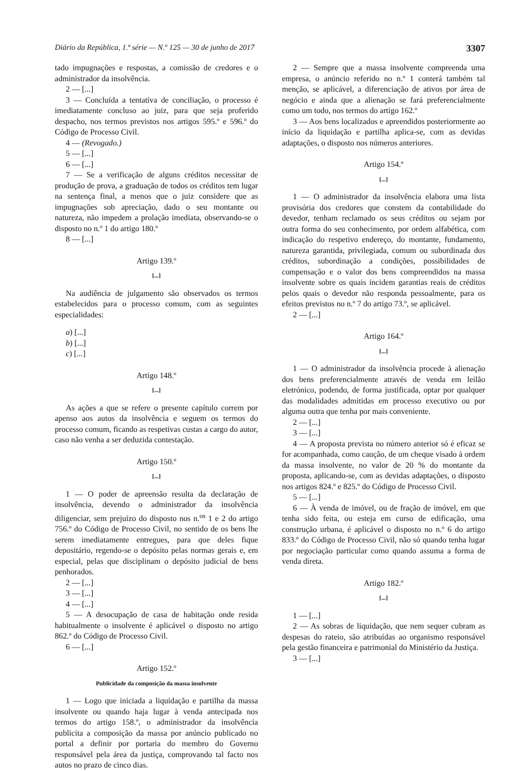Diário da República, 1.ª série — N.º 125 — 30 de junho de 2017 3307
tado impugnações e respostas, a comissão de credores e o administrador da insolvência.
2 — [...]
3 — Concluída a tentativa de conciliação, o processo é imediatamente concluso ao juiz, para que seja proferido despacho, nos termos previstos nos artigos 595.º e 596.º do Código de Processo Civil.
4 — (Revogado.)
5 — [...]
6 — [...]
7 — Se a verificação de alguns créditos necessitar de produção de prova, a graduação de todos os créditos tem lugar na sentença final, a menos que o juiz considere que as impugnações sob apreciação, dado o seu montante ou natureza, não impedem a prolação imediata, observando-se o disposto no n.º 1 do artigo 180.º
8 — [...]
Artigo 139.º
[...]
Na audiência de julgamento são observados os termos estabelecidos para o processo comum, com as seguintes especialidades:
a) [...]
b) [...]
c) [...]
Artigo 148.º
[...]
As ações a que se refere o presente capítulo correm por apenso aos autos da insolvência e seguem os termos do processo comum, ficando as respetivas custas a cargo do autor, caso não venha a ser deduzida contestação.
Artigo 150.º
[...]
1 — O poder de apreensão resulta da declaração de insolvência, devendo o administrador da insolvência diligenciar, sem prejuízo do disposto nos n.<sup>os</sup> 1 e 2 do artigo 756.º do Código de Processo Civil, no sentido de os bens lhe serem imediatamente entregues, para que deles fique depositário, regendo-se o depósito pelas normas gerais e, em especial, pelas que disciplinam o depósito judicial de bens penhorados.
2 — [...]
3 — [...]
4 — [...]
5 — A desocupação de casa de habitação onde resida habitualmente o insolvente é aplicável o disposto no artigo 862.º do Código de Processo Civil.
6 — [...]
Artigo 152.º
Publicidade da composição da massa insolvente
1 — Logo que iniciada a liquidação e partilha da massa insolvente ou quando haja lugar à venda antecipada nos termos do artigo 158.º, o administrador da insolvência publicita a composição da massa por anúncio publicado no portal a definir por portaria do membro do Governo responsável pela área da justiça, comprovando tal facto nos autos no prazo de cinco dias.
2 — Sempre que a massa insolvente compreenda uma empresa, o anúncio referido no n.º 1 conterá também tal menção, se aplicável, a diferenciação de ativos por área de negócio e ainda que a alienação se fará preferencialmente como um todo, nos termos do artigo 162.º
3 — Aos bens localizados e apreendidos posteriormente ao início da liquidação e partilha aplica-se, com as devidas adaptações, o disposto nos números anteriores.
Artigo 154.º
[...]
1 — O administrador da insolvência elabora uma lista provisória dos credores que constem da contabilidade do devedor, tenham reclamado os seus créditos ou sejam por outra forma do seu conhecimento, por ordem alfabética, com indicação do respetivo endereço, do montante, fundamento, natureza garantida, privilegiada, comum ou subordinada dos créditos, subordinação a condições, possibilidades de compensação e o valor dos bens compreendidos na massa insolvente sobre os quais incidem garantias reais de créditos pelos quais o devedor não responda pessoalmente, para os efeitos previstos no n.º 7 do artigo 73.º, se aplicável.
2 — [...]
Artigo 164.º
[...]
1 — O administrador da insolvência procede à alienação dos bens preferencialmente através de venda em leilão eletrónico, podendo, de forma justificada, optar por qualquer das modalidades admitidas em processo executivo ou por alguma outra que tenha por mais conveniente.
2 — [...]
3 — [...]
4 — A proposta prevista no número anterior só é eficaz se for acompanhada, como caução, de um cheque visado à ordem da massa insolvente, no valor de 20 % do montante da proposta, aplicando-se, com as devidas adaptações, o disposto nos artigos 824.º e 825.º do Código de Processo Civil.
5 — [...]
6 — À venda de imóvel, ou de fração de imóvel, em que tenha sido feita, ou esteja em curso de edificação, uma construção urbana, é aplicável o disposto no n.º 6 do artigo 833.º do Código de Processo Civil, não só quando tenha lugar por negociação particular como quando assuma a forma de venda direta.
Artigo 182.º
[...]
1 — [...]
2 — As sobras de liquidação, que nem sequer cubram as despesas do rateio, são atribuídas ao organismo responsável pela gestão financeira e patrimonial do Ministério da Justiça.
3 — [...]